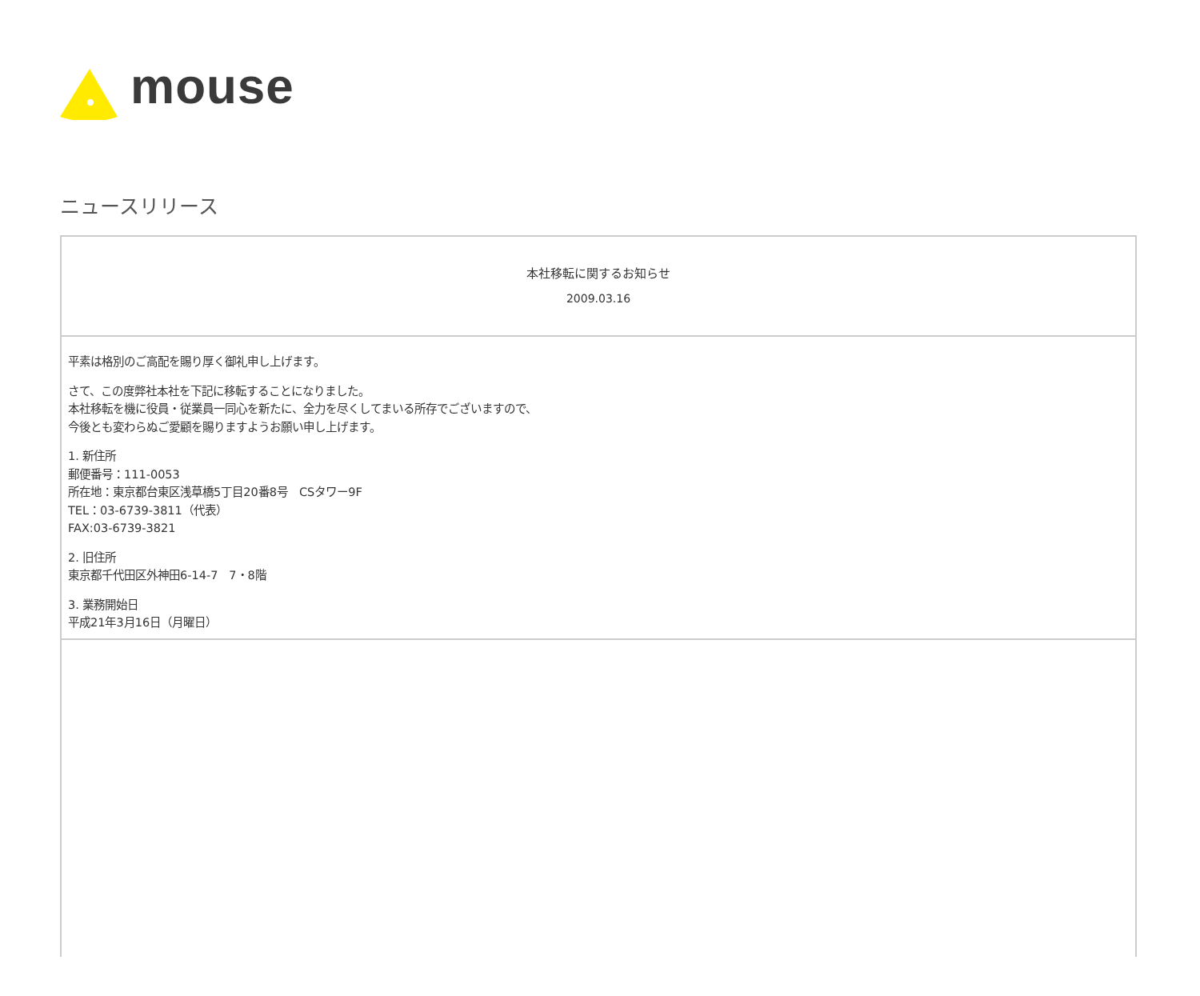mouse
ニュースリリース
本社移転に関するお知らせ
2009.03.16
平素は格別のご高配を賜り厚く御礼申し上げます。
さて、この度弊社本社を下記に移転することになりました。
本社移転を機に役員・従業員一同心を新たに、全力を尽くしてまいる所存でございますので、
今後とも変わらぬご愛顧を賜りますようお願い申し上げます。
1. 新住所
郵便番号：111-0053
所在地：東京都台東区浅草橋5丁目20番8号　CSタワー9F
TEL：03-6739-3811（代表）
FAX:03-6739-3821
2. 旧住所
東京都千代田区外神田6-14-7　7・8階
3. 業務開始日
平成21年3月16日（月曜日）